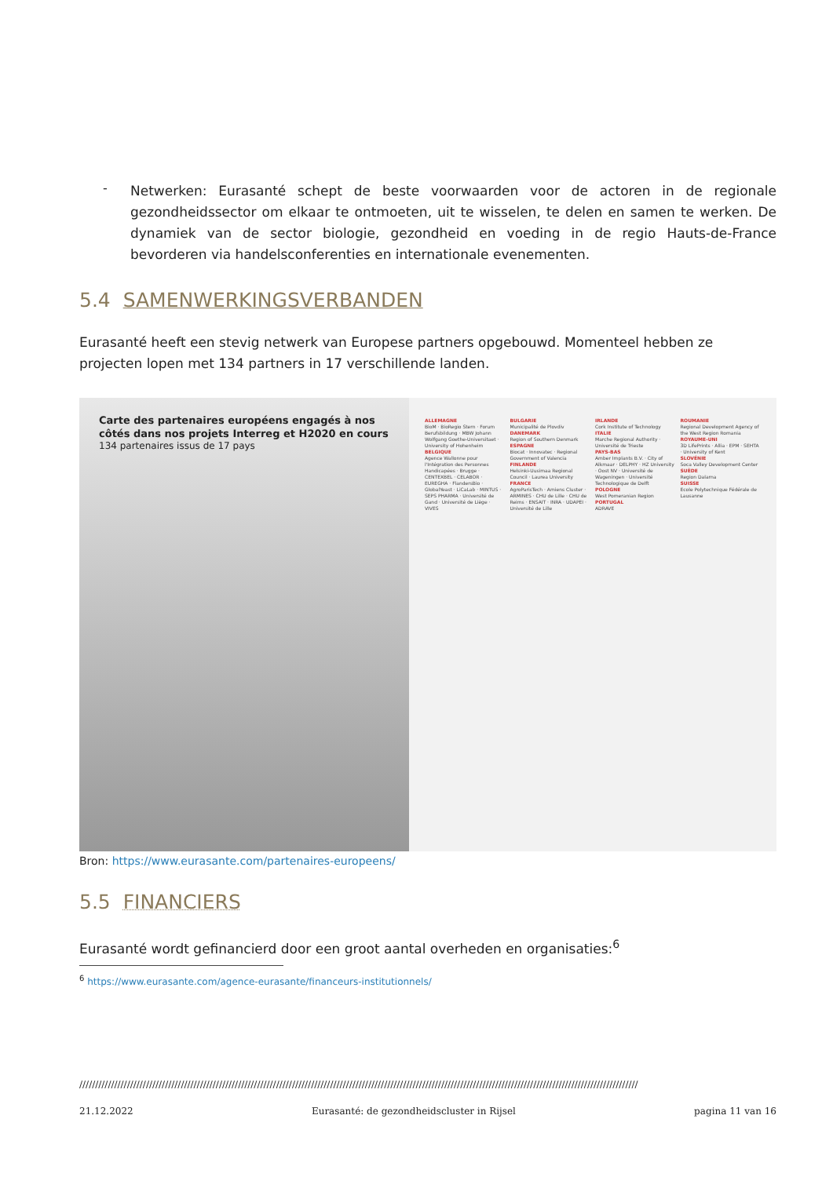-
Netwerken: Eurasanté schept de beste voorwaarden voor de actoren in de regionale gezondheidssector om elkaar te ontmoeten, uit te wisselen, te delen en samen te werken. De dynamiek van de sector biologie, gezondheid en voeding in de regio Hauts-de-France bevorderen via handelsconferenties en internationale evenementen.
5.4 SAMENWERKINGSVERBANDEN
Eurasanté heeft een stevig netwerk van Europese partners opgebouwd. Momenteel hebben ze projecten lopen met 134 partners in 17 verschillende landen.
Carte des partenaires européens engagés à nos côtés dans nos projets Interreg et H2020 en cours
134 partenaires issus de 17 pays
ALLEMAGNE
BioM · BioRegio Stern · Forum Berufsbildung · MBW Johann Wolfgang Goethe-Universitaet · University of Hohenheim
BELGIQUE
Agence Wallonne pour l'Intégration des Personnes Handicapées · Brugge · CENTEXBEL · CELABOR · EUREGHA · FlandersBio · GlobalYeast · LiCaLab · MINTUS · SEPS PHARMA · Université de Gand · Université de Liège · VIVES
BULGARIE
Municipalité de Plovdiv
DANEMARK
Region of Southern Denmark
ESPAGNE
Biocat · Innovatec · Regional Government of Valencia
FINLANDE
Helsinki-Uusimaa Regional Council · Laurea University
FRANCE
AgroParisTech · Amiens Cluster · ARMINES · CHU de Lille · CHU de Reims · ENSAIT · INRA · UDAPEI · Université de Lille
IRLANDE
Cork Institute of Technology
ITALIE
Marche Regional Authority · Université de Trieste
PAYS-BAS
Amber Implants B.V. · City of Alkmaar · DELPHY · HZ University · Oost NV · Université de Wageningen · Université Technologique de Delft
POLOGNE
West Pomeranian Region
PORTUGAL
ADRAVE
ROUMANIE
Regional Development Agency of the West Region Romania
ROYAUME-UNI
3D LifePrints · Allia · EPM · SEHTA · University of Kent
SLOVÉNIE
Soca Valley Development Center
SUÈDE
Region Dalarna
SUISSE
Ecole Polytechnique Fédérale de Lausanne
Bron: https://www.eurasante.com/partenaires-europeens/
5.5 FINANCIERS
Eurasanté wordt gefinancierd door een groot aantal overheden en organisaties:<sup>6</sup>
<sup>6</sup> https://www.eurasante.com/agence-eurasante/financeurs-institutionnels/
////////////////////////////////////////////////////////////////////////////////////////////////////////////////////////////////////////////////////////////////////////////////
21.12.2022 Eurasanté: de gezondheidscluster in Rijsel pagina 11 van 16